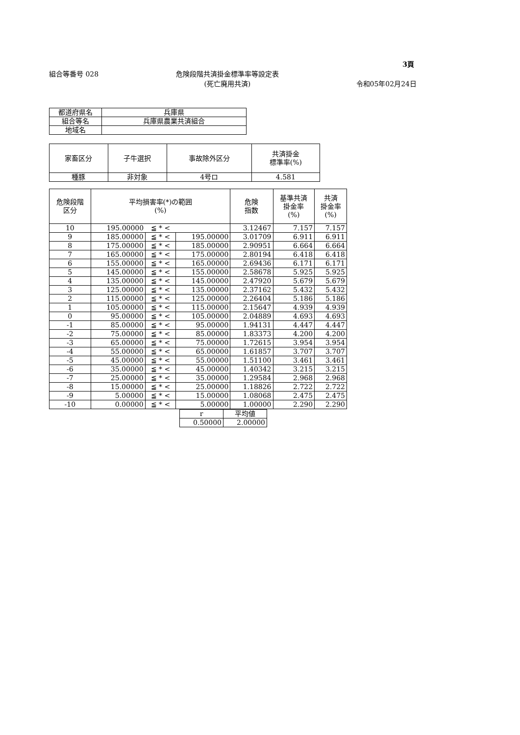3頁
組合等番号 028 危険段階共済掛金標準率等設定表
(死亡廃用共済)
令和05年02月24日
| 都道府県名 | 兵庫県 |
| 組合等名 | 兵庫県農業共済組合 |
| 地域名 | |
| 家畜区分 | 子牛選択 | 事故除外区分 | 共済掛金 標準率(%) |
| --- | --- | --- | --- |
| 種豚 | 非対象 | 4号ロ | 4.581 |
| 危険段階 区分 | 平均損害率(*)の範囲 (%) | | | 危険 指数 | 基準共済 掛金率 (%) | 共済 掛金率 (%) |
| --- | --- | --- | --- | --- | --- | --- |
| 10 | 195.00000 | ≦ * < | | 3.12467 | 7.157 | 7.157 |
| 9 | 185.00000 | ≦ * < | 195.00000 | 3.01709 | 6.911 | 6.911 |
| 8 | 175.00000 | ≦ * < | 185.00000 | 2.90951 | 6.664 | 6.664 |
| 7 | 165.00000 | ≦ * < | 175.00000 | 2.80194 | 6.418 | 6.418 |
| 6 | 155.00000 | ≦ * < | 165.00000 | 2.69436 | 6.171 | 6.171 |
| 5 | 145.00000 | ≦ * < | 155.00000 | 2.58678 | 5.925 | 5.925 |
| 4 | 135.00000 | ≦ * < | 145.00000 | 2.47920 | 5.679 | 5.679 |
| 3 | 125.00000 | ≦ * < | 135.00000 | 2.37162 | 5.432 | 5.432 |
| 2 | 115.00000 | ≦ * < | 125.00000 | 2.26404 | 5.186 | 5.186 |
| 1 | 105.00000 | ≦ * < | 115.00000 | 2.15647 | 4.939 | 4.939 |
| 0 | 95.00000 | ≦ * < | 105.00000 | 2.04889 | 4.693 | 4.693 |
| -1 | 85.00000 | ≦ * < | 95.00000 | 1.94131 | 4.447 | 4.447 |
| -2 | 75.00000 | ≦ * < | 85.00000 | 1.83373 | 4.200 | 4.200 |
| -3 | 65.00000 | ≦ * < | 75.00000 | 1.72615 | 3.954 | 3.954 |
| -4 | 55.00000 | ≦ * < | 65.00000 | 1.61857 | 3.707 | 3.707 |
| -5 | 45.00000 | ≦ * < | 55.00000 | 1.51100 | 3.461 | 3.461 |
| -6 | 35.00000 | ≦ * < | 45.00000 | 1.40342 | 3.215 | 3.215 |
| -7 | 25.00000 | ≦ * < | 35.00000 | 1.29584 | 2.968 | 2.968 |
| -8 | 15.00000 | ≦ * < | 25.00000 | 1.18826 | 2.722 | 2.722 |
| -9 | 5.00000 | ≦ * < | 15.00000 | 1.08068 | 2.475 | 2.475 |
| -10 | 0.00000 | ≦ * < | 5.00000 | 1.00000 | 2.290 | 2.290 |
| r | 平均値 |
| --- | --- |
| 0.50000 | 2.00000 |